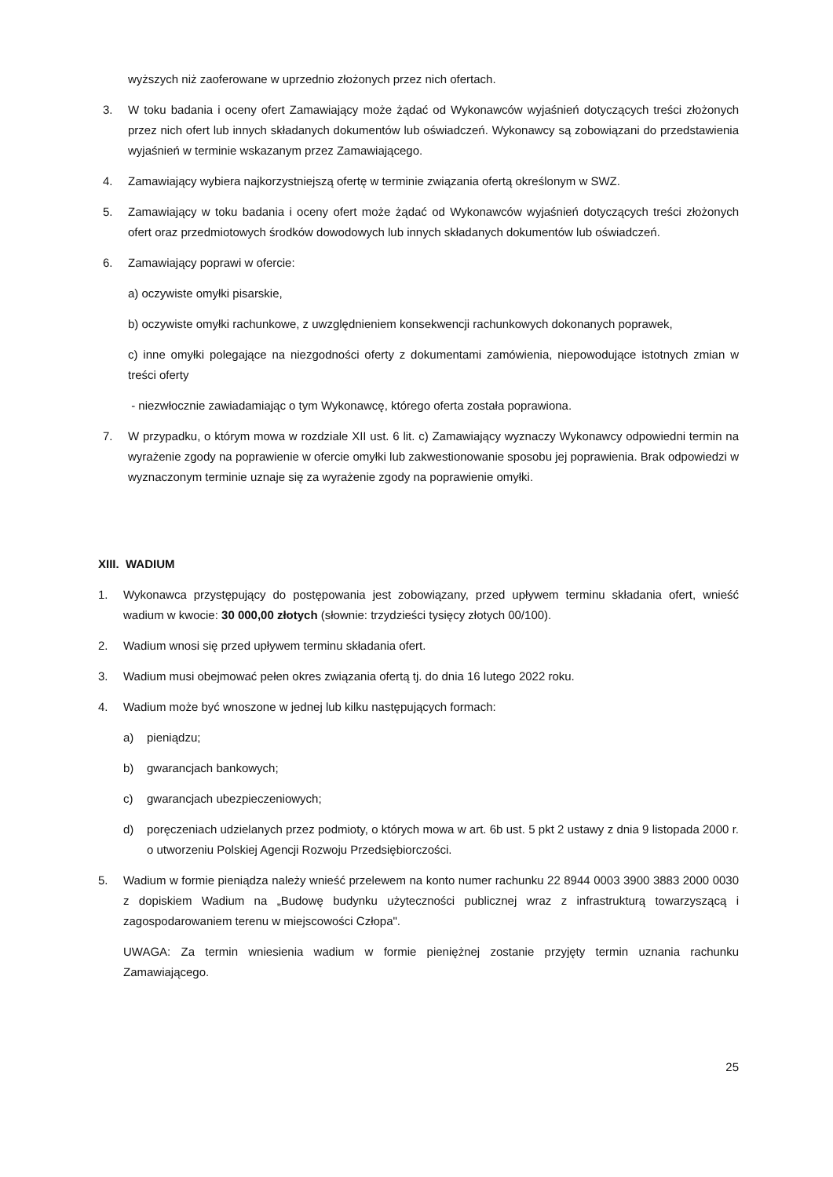wyższych niż zaoferowane w uprzednio złożonych przez nich ofertach.
3. W toku badania i oceny ofert Zamawiający może żądać od Wykonawców wyjaśnień dotyczących treści złożonych przez nich ofert lub innych składanych dokumentów lub oświadczeń. Wykonawcy są zobowiązani do przedstawienia wyjaśnień w terminie wskazanym przez Zamawiającego.
4. Zamawiający wybiera najkorzystniejszą ofertę w terminie związania ofertą określonym w SWZ.
5. Zamawiający w toku badania i oceny ofert może żądać od Wykonawców wyjaśnień dotyczących treści złożonych ofert oraz przedmiotowych środków dowodowych lub innych składanych dokumentów lub oświadczeń.
6. Zamawiający poprawi w ofercie:
a) oczywiste omyłki pisarskie,
b) oczywiste omyłki rachunkowe, z uwzględnieniem konsekwencji rachunkowych dokonanych poprawek,
c) inne omyłki polegające na niezgodności oferty z dokumentami zamówienia, niepowodujące istotnych zmian w treści oferty
- niezwłocznie zawiadamiając o tym Wykonawcę, którego oferta została poprawiona.
7. W przypadku, o którym mowa w rozdziale XII ust. 6 lit. c) Zamawiający wyznaczy Wykonawcy odpowiedni termin na wyrażenie zgody na poprawienie w ofercie omyłki lub zakwestionowanie sposobu jej poprawienia. Brak odpowiedzi w wyznaczonym terminie uznaje się za wyrażenie zgody na poprawienie omyłki.
XIII. WADIUM
1. Wykonawca przystępujący do postępowania jest zobowiązany, przed upływem terminu składania ofert, wnieść wadium w kwocie: 30 000,00 złotych (słownie: trzydzieści tysięcy złotych 00/100).
2. Wadium wnosi się przed upływem terminu składania ofert.
3. Wadium musi obejmować pełen okres związania ofertą tj. do dnia 16 lutego 2022 roku.
4. Wadium może być wnoszone w jednej lub kilku następujących formach:
a) pieniądzu;
b) gwarancjach bankowych;
c) gwarancjach ubezpieczeniowych;
d) poręczeniach udzielanych przez podmioty, o których mowa w art. 6b ust. 5 pkt 2 ustawy z dnia 9 listopada 2000 r. o utworzeniu Polskiej Agencji Rozwoju Przedsiębiorczości.
5. Wadium w formie pieniądza należy wnieść przelewem na konto numer rachunku 22 8944 0003 3900 3883 2000 0030 z dopiskiem Wadium na „Budowę budynku użyteczności publicznej wraz z infrastrukturą towarzyszącą i zagospodarowaniem terenu w miejscowości Człopa".
UWAGA: Za termin wniesienia wadium w formie pieniężnej zostanie przyjęty termin uznania rachunku Zamawiającego.
25